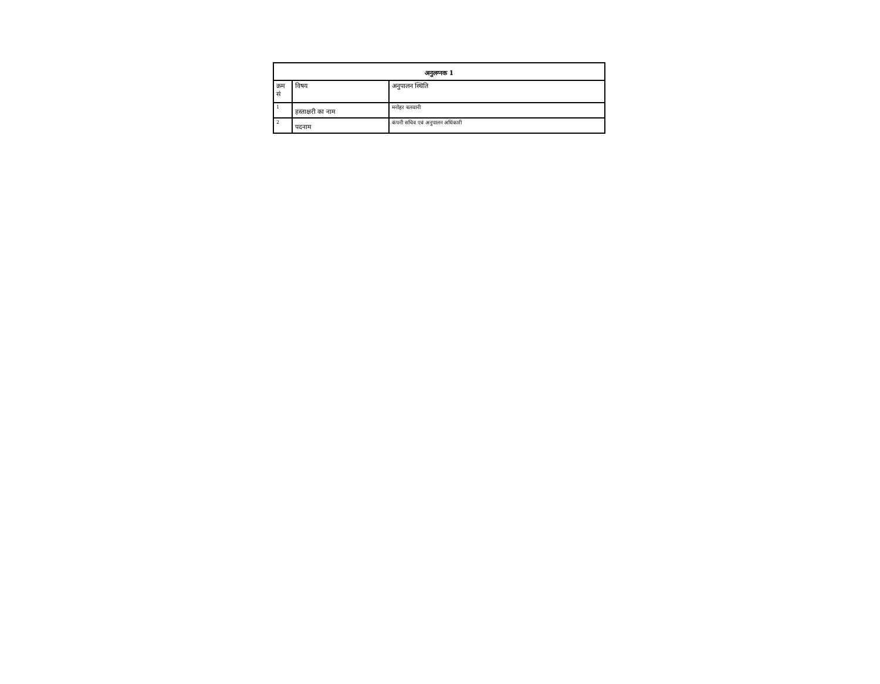| अनुलग्नक 1 | | |
| --- | --- | --- |
| क्रम सं | विषय | अनुपालन स्थिति |
| 1 | हस्ताक्षरी का नाम | मनोहर बलवानी |
| 2 | पदनाम | कंपनी सचिव एवं अनुपालन अधिकारी |